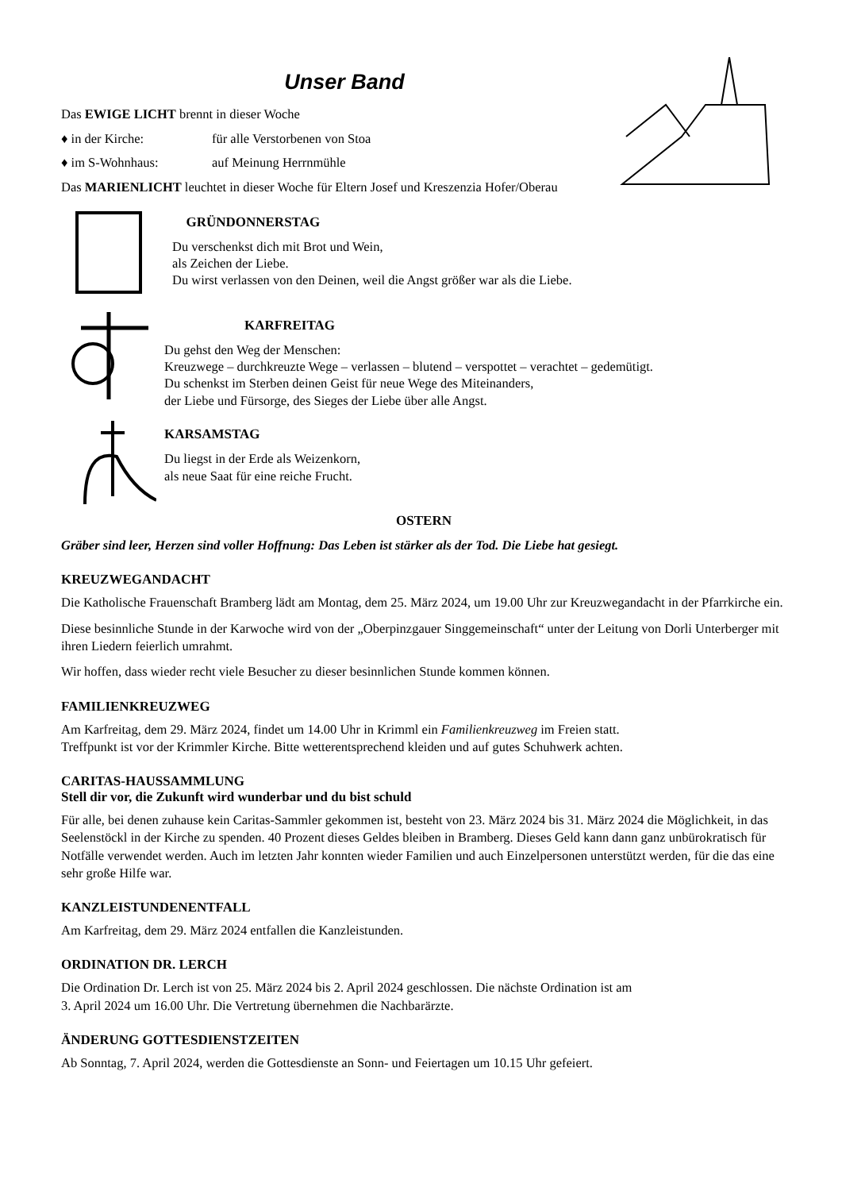Unser Band
Das EWIGE LICHT brennt in dieser Woche
♦ in der Kirche: für alle Verstorbenen von Stoa
♦ im S-Wohnhaus: auf Meinung Herrnmühle
Das MARIENLICHT leuchtet in dieser Woche für Eltern Josef und Kreszenzia Hofer/Oberau
GRÜNDONNERSTAG
Du verschenkst dich mit Brot und Wein,
als Zeichen der Liebe.
Du wirst verlassen von den Deinen, weil die Angst größer war als die Liebe.
KARFREITAG
Du gehst den Weg der Menschen:
Kreuzwege – durchkreuzte Wege – verlassen – blutend – verspottet – verachtet – gedemütigt.
Du schenkst im Sterben deinen Geist für neue Wege des Miteinanders,
der Liebe und Fürsorge, des Sieges der Liebe über alle Angst.
KARSAMSTAG
Du liegst in der Erde als Weizenkorn,
als neue Saat für eine reiche Frucht.
OSTERN
Gräber sind leer, Herzen sind voller Hoffnung: Das Leben ist stärker als der Tod. Die Liebe hat gesiegt.
KREUZWEGANDACHT
Die Katholische Frauenschaft Bramberg lädt am Montag, dem 25. März 2024, um 19.00 Uhr zur Kreuzwegandacht in der Pfarrkirche ein.
Diese besinnliche Stunde in der Karwoche wird von der „Oberpinzgauer Singgemeinschaft“ unter der Leitung von Dorli Unterberger mit ihren Liedern feierlich umrahmt.
Wir hoffen, dass wieder recht viele Besucher zu dieser besinnlichen Stunde kommen können.
FAMILIENKREUZWEG
Am Karfreitag, dem 29. März 2024, findet um 14.00 Uhr in Krimml ein Familienkreuzweg im Freien statt.
Treffpunkt ist vor der Krimmler Kirche. Bitte wetterentsprechend kleiden und auf gutes Schuhwerk achten.
CARITAS-HAUSSAMMLUNG
Stell dir vor, die Zukunft wird wunderbar und du bist schuld
Für alle, bei denen zuhause kein Caritas-Sammler gekommen ist, besteht von 23. März 2024 bis 31. März 2024 die Möglichkeit, in das Seelenstöckl in der Kirche zu spenden. 40 Prozent dieses Geldes bleiben in Bramberg. Dieses Geld kann dann ganz unbürokratisch für Notfälle verwendet werden. Auch im letzten Jahr konnten wieder Familien und auch Einzelpersonen unterstützt werden, für die das eine sehr große Hilfe war.
KANZLEISTUNDENENTFALL
Am Karfreitag, dem 29. März 2024 entfallen die Kanzleistunden.
ORDINATION DR. LERCH
Die Ordination Dr. Lerch ist von 25. März 2024 bis 2. April 2024 geschlossen. Die nächste Ordination ist am
3. April 2024 um 16.00 Uhr. Die Vertretung übernehmen die Nachbarärzte.
ÄNDERUNG GOTTESDIENSTZEITEN
Ab Sonntag, 7. April 2024, werden die Gottesdienste an Sonn- und Feiertagen um 10.15 Uhr gefeiert.